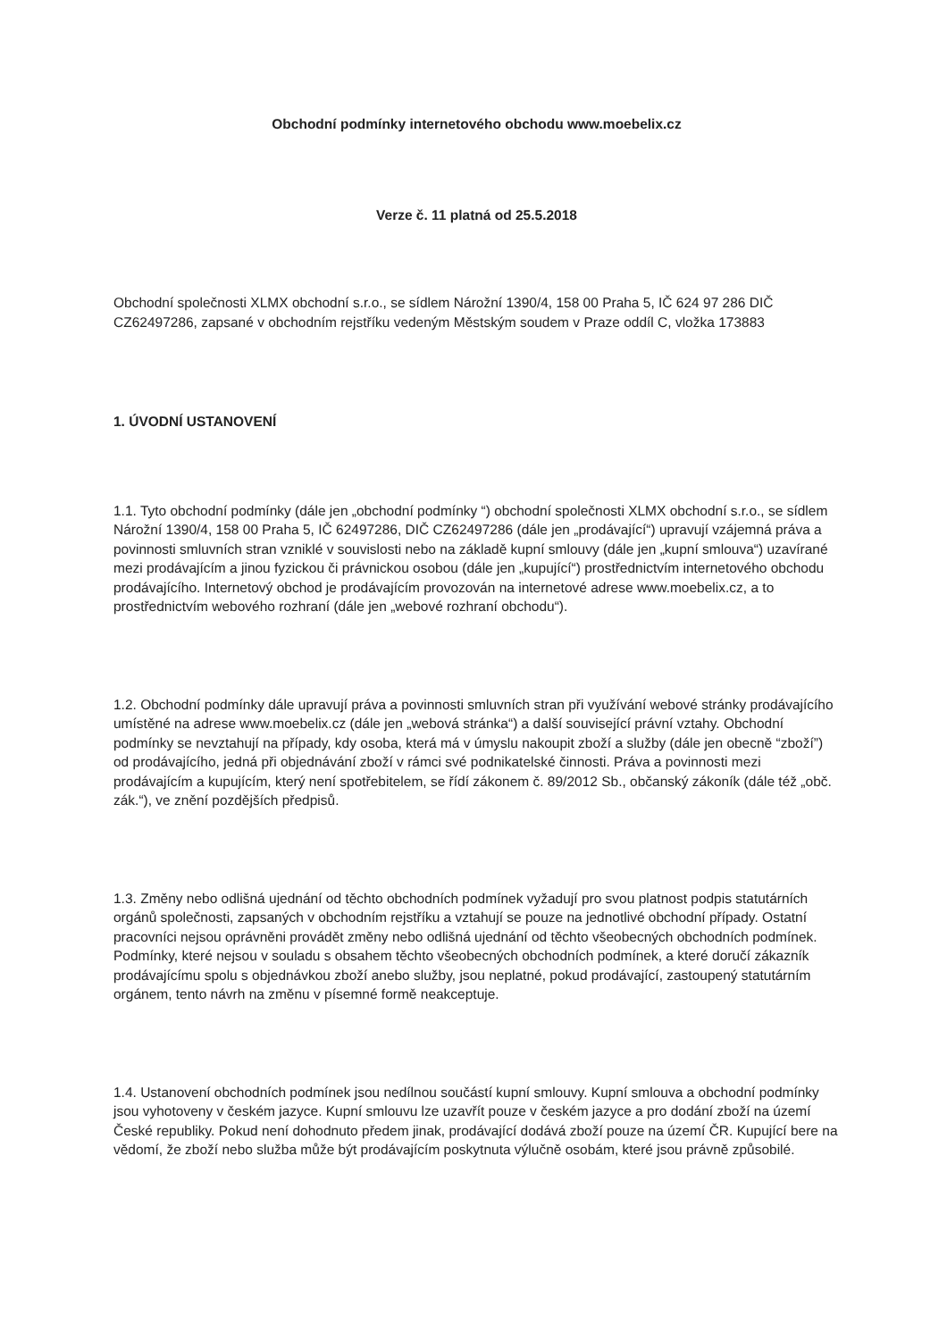Obchodní podmínky internetového obchodu www.moebelix.cz
Verze č. 11 platná od 25.5.2018
Obchodní společnosti XLMX obchodní s.r.o., se sídlem Nárožní 1390/4, 158 00 Praha 5, IČ 624 97 286 DIČ CZ62497286, zapsané v obchodním rejstříku vedeným Městským soudem v Praze oddíl C, vložka 173883
1. ÚVODNÍ USTANOVENÍ
1.1. Tyto obchodní podmínky (dále jen „obchodní podmínky “) obchodní společnosti XLMX obchodní s.r.o., se sídlem Nárožní 1390/4, 158 00 Praha 5, IČ 62497286, DIČ CZ62497286 (dále jen „prodávající“) upravují vzájemná práva a povinnosti smluvních stran vzniklé v souvislosti nebo na základě kupní smlouvy (dále jen „kupní smlouva“) uzavírané mezi prodávajícím a jinou fyzickou či právnickou osobou (dále jen „kupující“) prostřednictvím internetového obchodu prodávajícího. Internetový obchod je prodávajícím provozován na internetové adrese www.moebelix.cz, a to prostřednictvím webového rozhraní (dále jen „webové rozhraní obchodu“).
1.2. Obchodní podmínky dále upravují práva a povinnosti smluvních stran při využívání webové stránky prodávajícího umístěné na adrese www.moebelix.cz (dále jen „webová stránka“) a další související právní vztahy. Obchodní podmínky se nevztahují na případy, kdy osoba, která má v úmyslu nakoupit zboží a služby (dále jen obecně “zboží”) od prodávajícího, jedná při objednávání zboží v rámci své podnikatelské činnosti. Práva a povinnosti mezi prodávajícím a kupujícím, který není spotřebitelem, se řídí zákonem č. 89/2012 Sb., občanský zákoník (dále též „obč. zák.“), ve znění pozdějších předpisů.
1.3. Změny nebo odlišná ujednání od těchto obchodních podmínek vyžadují pro svou platnost podpis statutárních orgánů společnosti, zapsaných v obchodním rejstříku a vztahují se pouze na jednotlivé obchodní případy. Ostatní pracovníci nejsou oprávněni provádět změny nebo odlišná ujednání od těchto všeobecných obchodních podmínek. Podmínky, které nejsou v souladu s obsahem těchto všeobecných obchodních podmínek, a které doručí zákazník prodávajícímu spolu s objednávkou zboží anebo služby, jsou neplatné, pokud prodávající, zastoupený statutárním orgánem, tento návrh na změnu v písemné formě neakceptuje.
1.4. Ustanovení obchodních podmínek jsou nedílnou součástí kupní smlouvy. Kupní smlouva a obchodní podmínky jsou vyhotoveny v českém jazyce. Kupní smlouvu lze uzavřít pouze v českém jazyce a pro dodání zboží na území České republiky. Pokud není dohodnuto předem jinak, prodávající dodává zboží pouze na území ČR. Kupující bere na vědomí, že zboží nebo služba může být prodávajícím poskytnuta výlučně osobám, které jsou právně způsobilé.